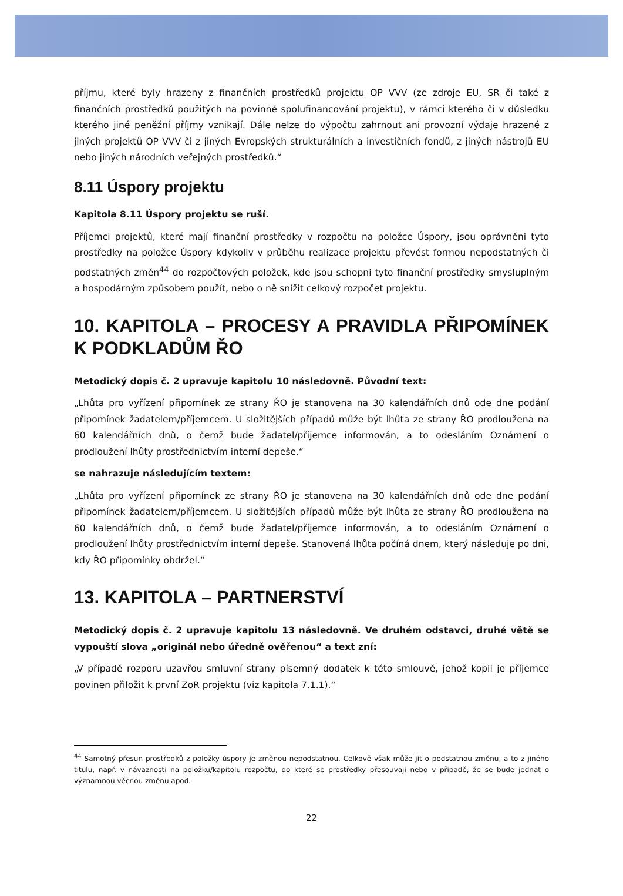příjmu, které byly hrazeny z finančních prostředků projektu OP VVV (ze zdroje EU, SR či také z finančních prostředků použitých na povinné spolufinancování projektu), v rámci kterého či v důsledku kterého jiné peněžní příjmy vznikají. Dále nelze do výpočtu zahrnout ani provozní výdaje hrazené z jiných projektů OP VVV či z jiných Evropských strukturálních a investičních fondů, z jiných nástrojů EU nebo jiných národních veřejných prostředků.“
8.11 Úspory projektu
Kapitola 8.11 Úspory projektu se ruší.
Příjemci projektů, které mají finanční prostředky v rozpočtu na položce Úspory, jsou oprávněni tyto prostředky na položce Úspory kdykoliv v průběhu realizace projektu převést formou nepodstatných či podstatných změn<sup>44</sup> do rozpočtových položek, kde jsou schopni tyto finanční prostředky smysluplným a hospodárným způsobem použít, nebo o ně snížit celkový rozpočet projektu.
10. KAPITOLA – PROCESY A PRAVIDLA PŘIPOMÍNEK K PODKLADŮM ŘO
Metodický dopis č. 2 upravuje kapitolu 10 následovně. Původní text:
„Lhůta pro vyřízení připomínek ze strany ŘO je stanovena na 30 kalendářních dnů ode dne podání připomínek žadatelem/příjemcem. U složitějších případů může být lhůta ze strany ŘO prodloužena na 60 kalendářních dnů, o čemž bude žadatel/příjemce informován, a to odesláním Oznámení o prodloužení lhůty prostřednictvím interní depeše.“
se nahrazuje následujícím textem:
„Lhůta pro vyřízení připomínek ze strany ŘO je stanovena na 30 kalendářních dnů ode dne podání připomínek žadatelem/příjemcem. U složitějších případů může být lhůta ze strany ŘO prodloužena na 60 kalendářních dnů, o čemž bude žadatel/příjemce informován, a to odesláním Oznámení o prodloužení lhůty prostřednictvím interní depeše. Stanovená lhůta počíná dnem, který následuje po dni, kdy ŘO připomínky obdržel.“
13. KAPITOLA – PARTNERSTVÍ
Metodický dopis č. 2 upravuje kapitolu 13 následovně. Ve druhém odstavci, druhé větě se vypouští slova „originál nebo úředně ověřenou“ a text zní:
„V případě rozporu uzavřou smluvní strany písemný dodatek k této smlouvě, jehož kopii je příjemce povinen přiložit k první ZoR projektu (viz kapitola 7.1.1).“
<sup>44</sup> Samotný přesun prostředků z položky úspory je změnou nepodstatnou. Celkově však může jít o podstatnou změnu, a to z jiného titulu, např. v návaznosti na položku/kapitolu rozpočtu, do které se prostředky přesouvají nebo v případě, že se bude jednat o významnou věcnou změnu apod.
22